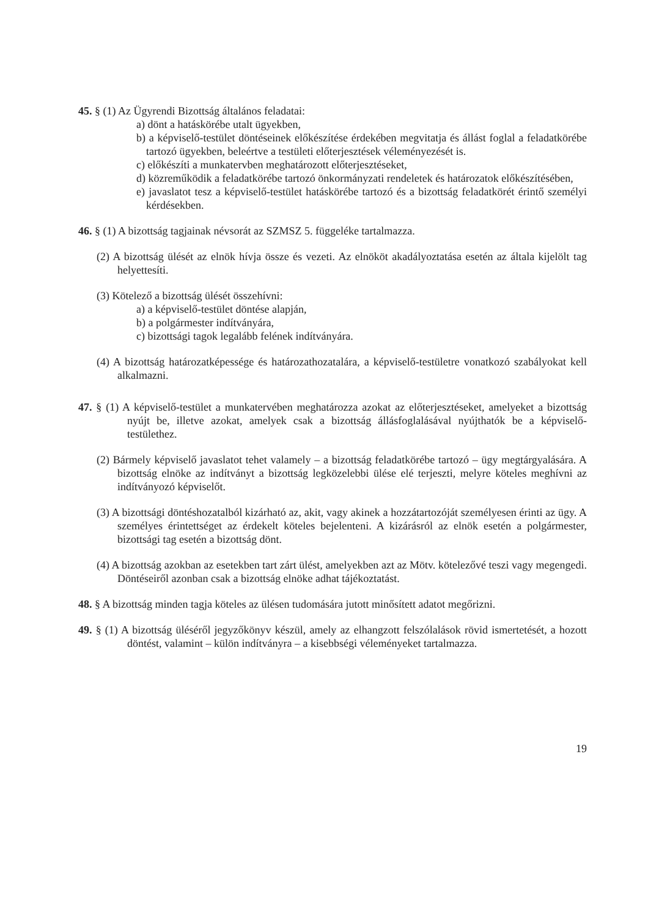45. § (1) Az Ügyrendi Bizottság általános feladatai:
a) dönt a hatáskörébe utalt ügyekben,
b) a képviselő-testület döntéseinek előkészítése érdekében megvitatja és állást foglal a feladatkörébe tartozó ügyekben, beleértve a testületi előterjesztések véleményezését is.
c) előkészíti a munkatervben meghatározott előterjesztéseket,
d) közreműködik a feladatkörébe tartozó önkormányzati rendeletek és határozatok előkészítésében,
e) javaslatot tesz a képviselő-testület hatáskörébe tartozó és a bizottság feladatkörét érintő személyi kérdésekben.
46. § (1) A bizottság tagjainak névsorát az SZMSZ 5. függeléke tartalmazza.
(2) A bizottság ülését az elnök hívja össze és vezeti. Az elnököt akadályoztatása esetén az általa kijelölt tag helyettesíti.
(3) Kötelező a bizottság ülését összehívni:
a) a képviselő-testület döntése alapján,
b) a polgármester indítványára,
c) bizottsági tagok legalább felének indítványára.
(4) A bizottság határozatképessége és határozathozatalára, a képviselő-testületre vonatkozó szabályokat kell alkalmazni.
47. § (1) A képviselő-testület a munkatervében meghatározza azokat az előterjesztéseket, amelyeket a bizottság nyújt be, illetve azokat, amelyek csak a bizottság állásfoglalásával nyújthatók be a képviselő-testülethez.
(2) Bármely képviselő javaslatot tehet valamely – a bizottság feladatkörébe tartozó – ügy megtárgyalására. A bizottság elnöke az indítványt a bizottság legközelebbi ülése elé terjeszti, melyre köteles meghívni az indítványozó képviselőt.
(3) A bizottsági döntéshozatalból kizárható az, akit, vagy akinek a hozzátartozóját személyesen érinti az ügy. A személyes érintettséget az érdekelt köteles bejelenteni. A kizárásról az elnök esetén a polgármester, bizottsági tag esetén a bizottság dönt.
(4) A bizottság azokban az esetekben tart zárt ülést, amelyekben azt az Mötv. kötelezővé teszi vagy megengedi. Döntéseiről azonban csak a bizottság elnöke adhat tájékoztatást.
48. § A bizottság minden tagja köteles az ülésen tudomására jutott minősített adatot megőrizni.
49. § (1) A bizottság üléséről jegyzőkönyv készül, amely az elhangzott felszólalások rövid ismertetését, a hozott döntést, valamint – külön indítványra – a kisebbségi véleményeket tartalmazza.
19